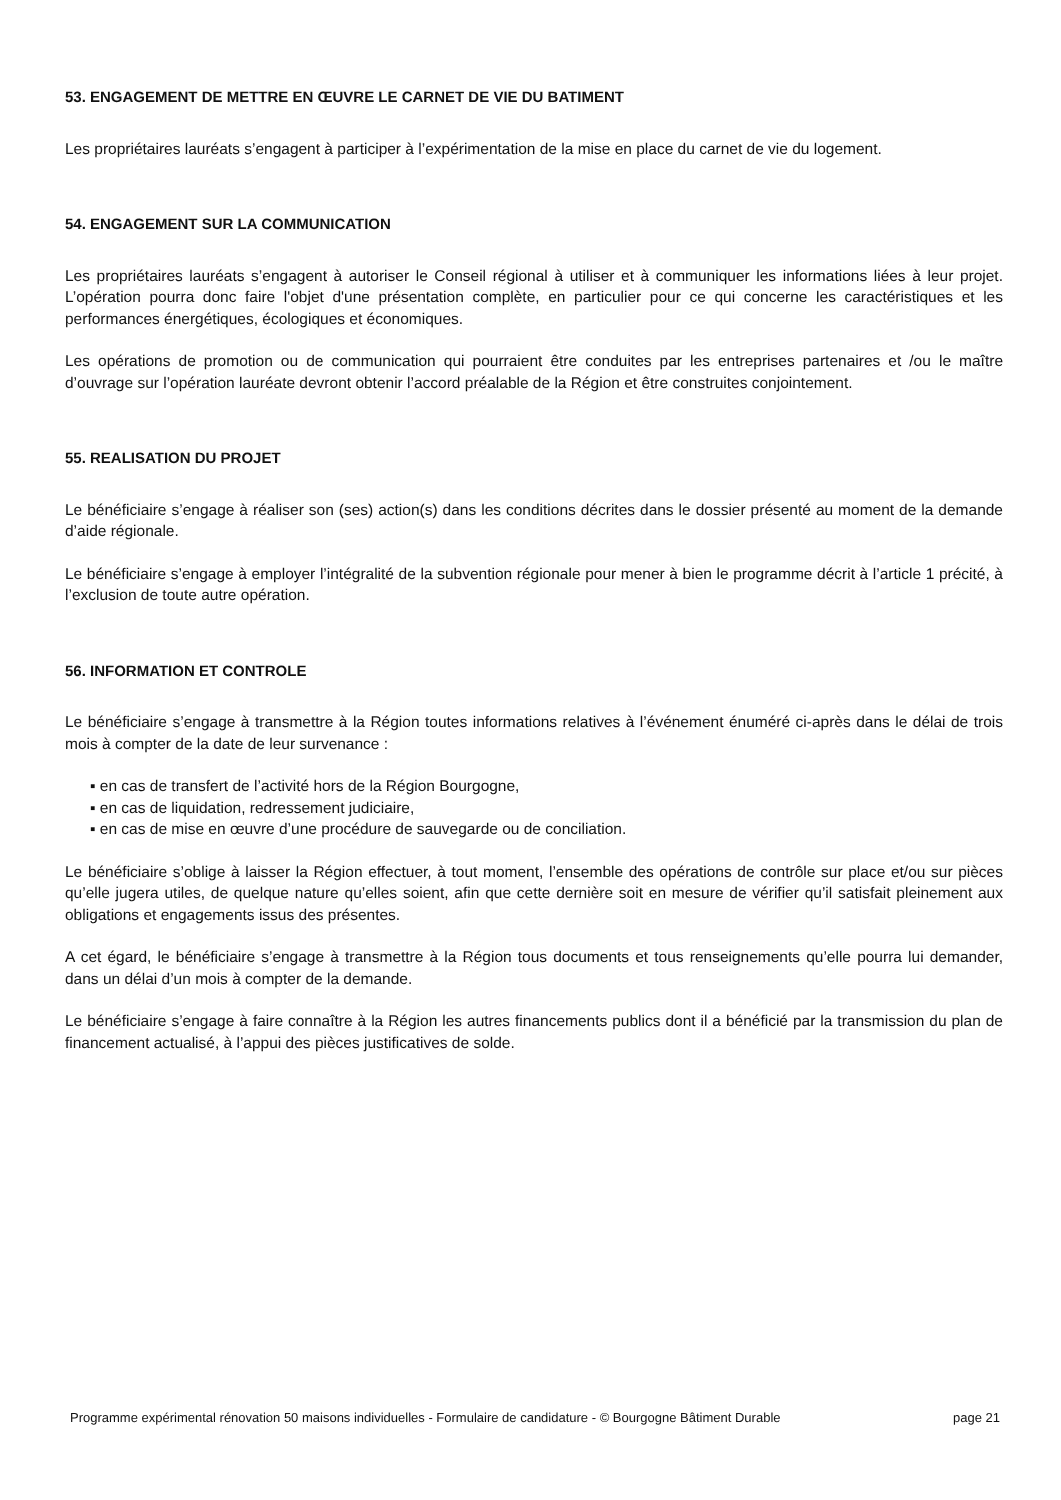53. ENGAGEMENT DE METTRE EN ŒUVRE LE CARNET DE VIE DU BATIMENT
Les propriétaires lauréats s’engagent à participer à l’expérimentation de la mise en place du carnet de vie du logement.
54. ENGAGEMENT SUR LA COMMUNICATION
Les propriétaires lauréats s’engagent à autoriser le Conseil régional à utiliser et à communiquer les informations liées à leur projet. L’opération pourra donc faire l'objet d'une présentation complète, en particulier pour ce qui concerne les caractéristiques et les performances énergétiques, écologiques et économiques.
Les opérations de promotion ou de communication qui pourraient être conduites par les entreprises partenaires et /ou le maître d’ouvrage sur l’opération lauréate devront obtenir l’accord préalable de la Région et être construites conjointement.
55. REALISATION DU PROJET
Le bénéficiaire s’engage à réaliser son (ses) action(s) dans les conditions décrites dans le dossier présenté au moment de la demande d’aide régionale.
Le bénéficiaire s’engage à employer l’intégralité de la subvention régionale pour mener à bien le programme décrit à l’article 1 précité, à l’exclusion de toute autre opération.
56. INFORMATION ET CONTROLE
Le bénéficiaire s’engage à transmettre à la Région toutes informations relatives à l’événement énuméré ci-après dans le délai de trois mois à compter de la date de leur survenance :
▪ en cas de transfert de l’activité hors de la Région Bourgogne,
▪ en cas de liquidation, redressement judiciaire,
▪ en cas de mise en œuvre d’une procédure de sauvegarde ou de conciliation.
Le bénéficiaire s’oblige à laisser la Région effectuer, à tout moment, l’ensemble des opérations de contrôle sur place et/ou sur pièces qu’elle jugera utiles, de quelque nature qu’elles soient, afin que cette dernière soit en mesure de vérifier qu’il satisfait pleinement aux obligations et engagements issus des présentes.
A cet égard, le bénéficiaire s’engage à transmettre à la Région tous documents et tous renseignements qu’elle pourra lui demander, dans un délai d’un mois à compter de la demande.
Le bénéficiaire s’engage à faire connaître à la Région les autres financements publics dont il a bénéficié par la transmission du plan de financement actualisé, à l’appui des pièces justificatives de solde.
Programme expérimental rénovation 50 maisons individuelles - Formulaire de candidature - © Bourgogne Bâtiment Durable page 21